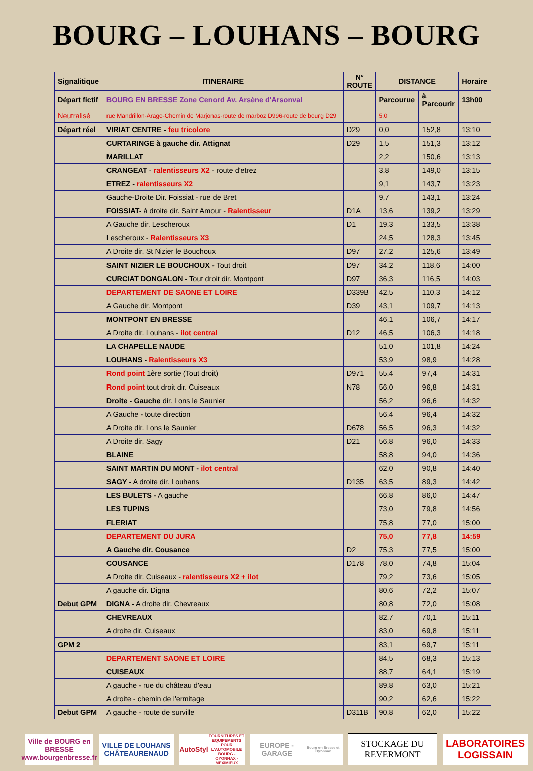BOURG – LOUHANS – BOURG
| Signalitique | ITINERAIRE | N° ROUTE | DISTANCE | | Horaire |
| --- | --- | --- | --- | --- | --- |
| Départ fictif | BOURG EN BRESSE Zone Cenord Av. Arsène d'Arsonval | | Parcourue | à Parcourir | 13h00 |
| Neutralisé | rue Mandrillon-Arago-Chemin de Marjonas-route de marboz D996-route de bourg D29 | | 5,0 | | |
| Départ réel | VIRIAT CENTRE - feu tricolore | D29 | 0,0 | 152,8 | 13:10 |
| | CURTARINGE à gauche dir. Attignat | D29 | 1,5 | 151,3 | 13:12 |
| | MARILLAT | | 2,2 | 150,6 | 13:13 |
| | CRANGEAT - ralentisseurs X2 - route d'etrez | | 3,8 | 149,0 | 13:15 |
| | ETREZ - ralentisseurs X2 | | 9,1 | 143,7 | 13:23 |
| | Gauche-Droite Dir. Foissiat - rue de Bret | | 9,7 | 143,1 | 13:24 |
| | FOISSIAT- à droite dir. Saint Amour - Ralentisseur | D1A | 13,6 | 139,2 | 13:29 |
| | A Gauche dir. Lescheroux | D1 | 19,3 | 133,5 | 13:38 |
| | Lescheroux - Ralentisseurs X3 | | 24,5 | 128,3 | 13:45 |
| | A Droite dir. St Nizier le Bouchoux | D97 | 27,2 | 125,6 | 13:49 |
| | SAINT NIZIER LE BOUCHOUX - Tout droit | D97 | 34,2 | 118,6 | 14:00 |
| | CURCIAT DONGALON - Tout droit dir. Montpont | D97 | 36,3 | 116,5 | 14:03 |
| | DEPARTEMENT DE SAONE ET LOIRE | D339B | 42,5 | 110,3 | 14:12 |
| | A Gauche dir. Montpont | D39 | 43,1 | 109,7 | 14:13 |
| | MONTPONT EN BRESSE | | 46,1 | 106,7 | 14:17 |
| | A Droite dir. Louhans - ilot central | D12 | 46,5 | 106,3 | 14:18 |
| | LA CHAPELLE NAUDE | | 51,0 | 101,8 | 14:24 |
| | LOUHANS - Ralentisseurs X3 | | 53,9 | 98,9 | 14:28 |
| | Rond point 1ère sortie (Tout droit) | D971 | 55,4 | 97,4 | 14:31 |
| | Rond point tout droit dir. Cuiseaux | N78 | 56,0 | 96,8 | 14:31 |
| | Droite - Gauche dir. Lons le Saunier | | 56,2 | 96,6 | 14:32 |
| | A Gauche - toute direction | | 56,4 | 96,4 | 14:32 |
| | A Droite dir. Lons le Saunier | D678 | 56,5 | 96,3 | 14:32 |
| | A Droite dir. Sagy | D21 | 56,8 | 96,0 | 14:33 |
| | BLAINE | | 58,8 | 94,0 | 14:36 |
| | SAINT MARTIN DU MONT - ilot central | | 62,0 | 90,8 | 14:40 |
| | SAGY - A droite dir. Louhans | D135 | 63,5 | 89,3 | 14:42 |
| | LES BULETS - A gauche | | 66,8 | 86,0 | 14:47 |
| | LES TUPINS | | 73,0 | 79,8 | 14:56 |
| | FLERIAT | | 75,8 | 77,0 | 15:00 |
| | DEPARTEMENT DU JURA | | 75,0 | 77,8 | 14:59 |
| | A Gauche dir. Cousance | D2 | 75,3 | 77,5 | 15:00 |
| | COUSANCE | D178 | 78,0 | 74,8 | 15:04 |
| | A Droite dir. Cuiseaux - ralentisseurs X2 + ilot | | 79,2 | 73,6 | 15:05 |
| | A gauche dir. Digna | | 80,6 | 72,2 | 15:07 |
| Debut GPM | DIGNA - A droite dir. Chevreaux | | 80,8 | 72,0 | 15:08 |
| | CHEVREAUX | | 82,7 | 70,1 | 15:11 |
| | A droite dir. Cuiseaux | | 83,0 | 69,8 | 15:11 |
| GPM 2 | | | 83,1 | 69,7 | 15:11 |
| | DEPARTEMENT SAONE ET LOIRE | | 84,5 | 68,3 | 15:13 |
| | CUISEAUX | | 88,7 | 64,1 | 15:19 |
| | A gauche - rue du château d'eau | | 89,8 | 63,0 | 15:21 |
| | A droite - chemin de l'ermitage | | 90,2 | 62,6 | 15:22 |
| Debut GPM | A gauche - route de surville | D311B | 90,8 | 62,0 | 15:22 |
Ville de BOURG en BRESSE
www.bourgenbresse.fr
VILLE DE LOUHANS CHÂTEAURENAUD
AutoStyl
FOURNITURES ET EQUIPEMENTS POUR L'AUTOMOBILE
BOURG - OYONNAX - MEXIMIEUX
EUROPE - GARAGE
Bourg en Bresse et Oyonnax
STOCKAGE DU
REVERMONT
LABORATOIRES
LOGISSAIN